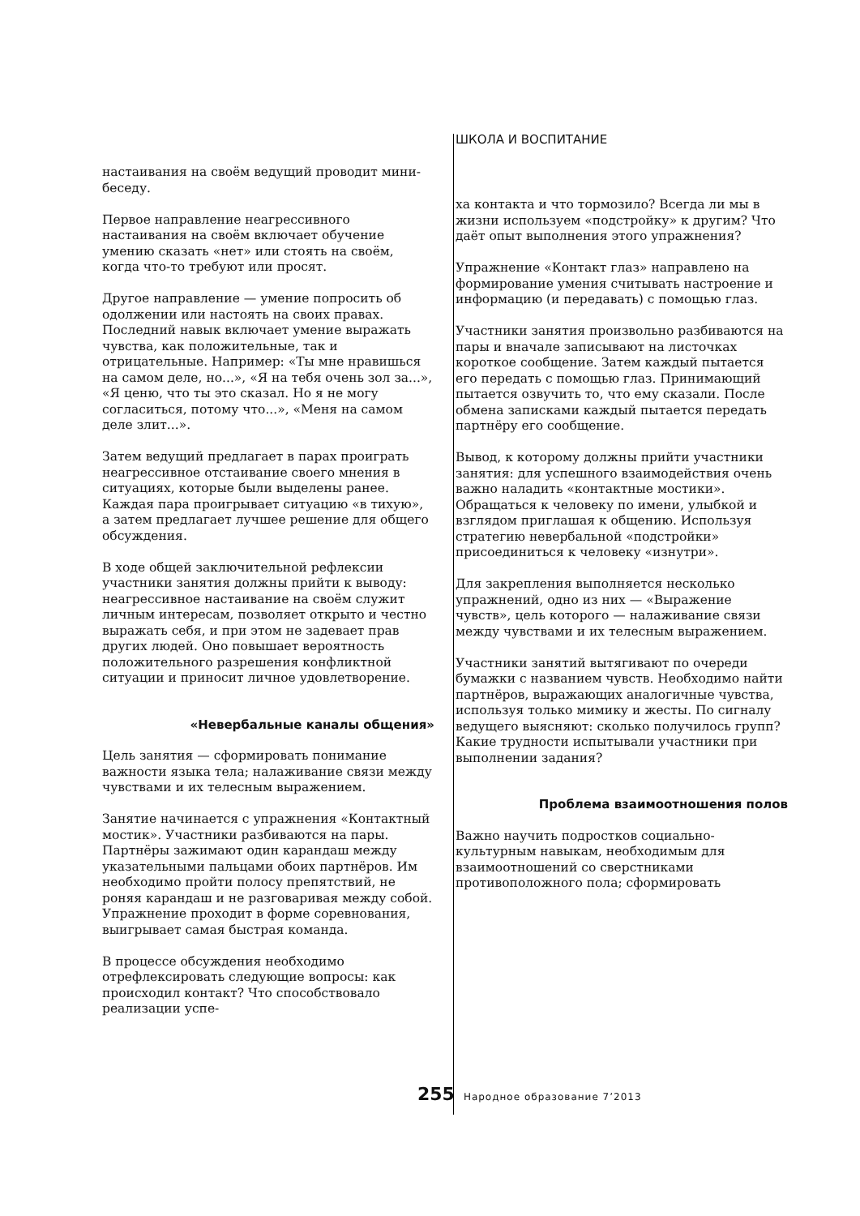ШКОЛА И ВОСПИТАНИЕ
настаивания на своём ведущий проводит мини-беседу.
Первое направление неагрессивного настаивания на своём включает обучение умению сказать «нет» или стоять на своём, когда что-то требуют или просят.
Другое направление — умение попросить об одолжении или настоять на своих правах. Последний навык включает умение выражать чувства, как положительные, так и отрицательные. Например: «Ты мне нравишься на самом деле, но...», «Я на тебя очень зол за...», «Я ценю, что ты это сказал. Но я не могу согласиться, потому что...», «Меня на самом деле злит...».
Затем ведущий предлагает в парах проиграть неагрессивное отстаивание своего мнения в ситуациях, которые были выделены ранее. Каждая пара проигрывает ситуацию «в тихую», а затем предлагает лучшее решение для общего обсуждения.
В ходе общей заключительной рефлексии участники занятия должны прийти к выводу: неагрессивное настаивание на своём служит личным интересам, позволяет открыто и честно выражать себя, и при этом не задевает прав других людей. Оно повышает вероятность положительного разрешения конфликтной ситуации и приносит личное удовлетворение.
«Невербальные каналы общения»
Цель занятия — сформировать понимание важности языка тела; налаживание связи между чувствами и их телесным выражением.
Занятие начинается с упражнения «Контактный мостик». Участники разбиваются на пары. Партнёры зажимают один карандаш между указательными пальцами обоих партнёров. Им необходимо пройти полосу препятствий, не роняя карандаш и не разговаривая между собой. Упражнение проходит в форме соревнования, выигрывает самая быстрая команда.
В процессе обсуждения необходимо отрефлексировать следующие вопросы: как происходил контакт? Что способствовало реализации успе-
ха контакта и что тормозило? Всегда ли мы в жизни используем «подстройку» к другим? Что даёт опыт выполнения этого упражнения?
Упражнение «Контакт глаз» направлено на формирование умения считывать настроение и информацию (и передавать) с помощью глаз.
Участники занятия произвольно разбиваются на пары и вначале записывают на листочках короткое сообщение. Затем каждый пытается его передать с помощью глаз. Принимающий пытается озвучить то, что ему сказали. После обмена записками каждый пытается передать партнёру его сообщение.
Вывод, к которому должны прийти участники занятия: для успешного взаимодействия очень важно наладить «контактные мостики». Обращаться к человеку по имени, улыбкой и взглядом приглашая к общению. Используя стратегию невербальной «подстройки» присоединиться к человеку «изнутри».
Для закрепления выполняется несколько упражнений, одно из них — «Выражение чувств», цель которого — налаживание связи между чувствами и их телесным выражением.
Участники занятий вытягивают по очереди бумажки с названием чувств. Необходимо найти партнёров, выражающих аналогичные чувства, используя только мимику и жесты. По сигналу ведущего выясняют: сколько получилось групп? Какие трудности испытывали участники при выполнении задания?
Проблема взаимоотношения полов
Важно научить подростков социально-культурным навыкам, необходимым для взаимоотношений со сверстниками противоположного пола; сформировать
255 Народное образование 7’2013